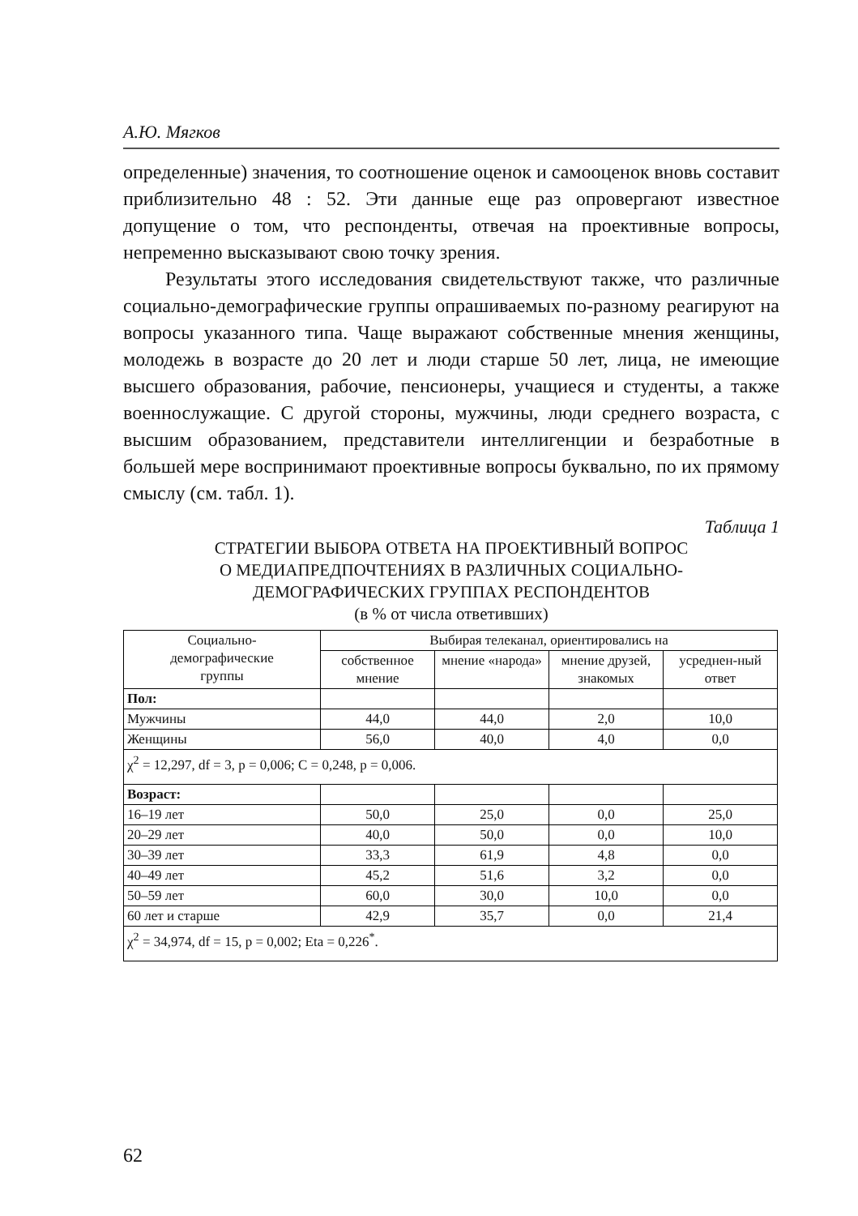А.Ю. Мягков
определенные) значения, то соотношение оценок и самооценок вновь составит приблизительно 48 : 52. Эти данные еще раз опровергают известное допущение о том, что респонденты, отвечая на проективные вопросы, непременно высказывают свою точку зрения.
Результаты этого исследования свидетельствуют также, что различные социально-демографические группы опрашиваемых по-разному реагируют на вопросы указанного типа. Чаще выражают собственные мнения женщины, молодежь в возрасте до 20 лет и люди старше 50 лет, лица, не имеющие высшего образования, рабочие, пенсионеры, учащиеся и студенты, а также военнослужащие. С другой стороны, мужчины, люди среднего возраста, с высшим образованием, представители интеллигенции и безработные в большей мере воспринимают проективные вопросы буквально, по их прямому смыслу (см. табл. 1).
Таблица 1
СТРАТЕГИИ ВЫБОРА ОТВЕТА НА ПРОЕКТИВНЫЙ ВОПРОС
О МЕДИАПРЕДПОЧТЕНИЯХ В РАЗЛИЧНЫХ СОЦИАЛЬНО-
ДЕМОГРАФИЧЕСКИХ ГРУППАХ РЕСПОНДЕНТОВ
(в % от числа ответивших)
| Социально- демографические группы | Выбирая телеканал, ориентировались на | | | |
| --- | --- | --- | --- | --- |
| | собственное мнение | мнение «народа» | мнение друзей, знакомых | усреднен-ный ответ |
| Пол: | | | | |
| Мужчины | 44,0 | 44,0 | 2,0 | 10,0 |
| Женщины | 56,0 | 40,0 | 4,0 | 0,0 |
| χ<sup>2</sup> = 12,297, df = 3, p = 0,006; C = 0,248, p = 0,006. | | | | |
| Возраст: | | | | |
| 16–19 лет | 50,0 | 25,0 | 0,0 | 25,0 |
| 20–29 лет | 40,0 | 50,0 | 0,0 | 10,0 |
| 30–39 лет | 33,3 | 61,9 | 4,8 | 0,0 |
| 40–49 лет | 45,2 | 51,6 | 3,2 | 0,0 |
| 50–59 лет | 60,0 | 30,0 | 10,0 | 0,0 |
| 60 лет и старше | 42,9 | 35,7 | 0,0 | 21,4 |
| χ<sup>2</sup> = 34,974, df = 15, p = 0,002; Eta = 0,226<sup>*</sup>. | | | | |
62